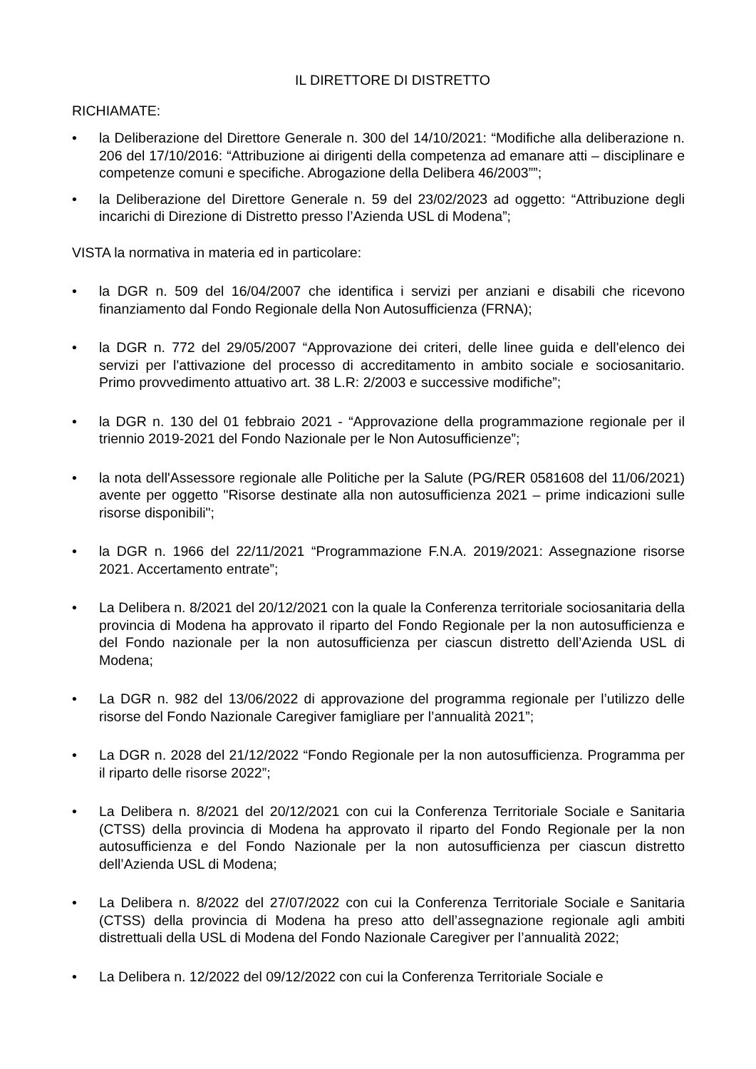IL DIRETTORE DI DISTRETTO
RICHIAMATE:
• la Deliberazione del Direttore Generale n. 300 del 14/10/2021: “Modifiche alla deliberazione n. 206 del 17/10/2016: “Attribuzione ai dirigenti della competenza ad emanare atti – disciplinare e competenze comuni e specifiche. Abrogazione della Delibera 46/2003””;
• la Deliberazione del Direttore Generale n. 59 del 23/02/2023 ad oggetto: “Attribuzione degli incarichi di Direzione di Distretto presso l’Azienda USL di Modena”;
VISTA la normativa in materia ed in particolare:
• la DGR n. 509 del 16/04/2007 che identifica i servizi per anziani e disabili che ricevono finanziamento dal Fondo Regionale della Non Autosufficienza (FRNA);
• la DGR n. 772 del 29/05/2007 “Approvazione dei criteri, delle linee guida e dell'elenco dei servizi per l'attivazione del processo di accreditamento in ambito sociale e sociosanitario. Primo provvedimento attuativo art. 38 L.R: 2/2003 e successive modifiche”;
• la DGR n. 130 del 01 febbraio 2021 - “Approvazione della programmazione regionale per il triennio 2019-2021 del Fondo Nazionale per le Non Autosufficienze”;
• la nota dell'Assessore regionale alle Politiche per la Salute (PG/RER 0581608 del 11/06/2021) avente per oggetto "Risorse destinate alla non autosufficienza 2021 – prime indicazioni sulle risorse disponibili";
• la DGR n. 1966 del 22/11/2021 “Programmazione F.N.A. 2019/2021: Assegnazione risorse 2021. Accertamento entrate”;
• La Delibera n. 8/2021 del 20/12/2021 con la quale la Conferenza territoriale sociosanitaria della provincia di Modena ha approvato il riparto del Fondo Regionale per la non autosufficienza e del Fondo nazionale per la non autosufficienza per ciascun distretto dell’Azienda USL di Modena;
• La DGR n. 982 del 13/06/2022 di approvazione del programma regionale per l’utilizzo delle risorse del Fondo Nazionale Caregiver famigliare per l’annualità 2021”;
• La DGR n. 2028 del 21/12/2022 “Fondo Regionale per la non autosufficienza. Programma per il riparto delle risorse 2022”;
• La Delibera n. 8/2021 del 20/12/2021 con cui la Conferenza Territoriale Sociale e Sanitaria (CTSS) della provincia di Modena ha approvato il riparto del Fondo Regionale per la non autosufficienza e del Fondo Nazionale per la non autosufficienza per ciascun distretto dell’Azienda USL di Modena;
• La Delibera n. 8/2022 del 27/07/2022 con cui la Conferenza Territoriale Sociale e Sanitaria (CTSS) della provincia di Modena ha preso atto dell’assegnazione regionale agli ambiti distrettuali della USL di Modena del Fondo Nazionale Caregiver per l’annualità 2022;
• La Delibera n. 12/2022 del 09/12/2022 con cui la Conferenza Territoriale Sociale e